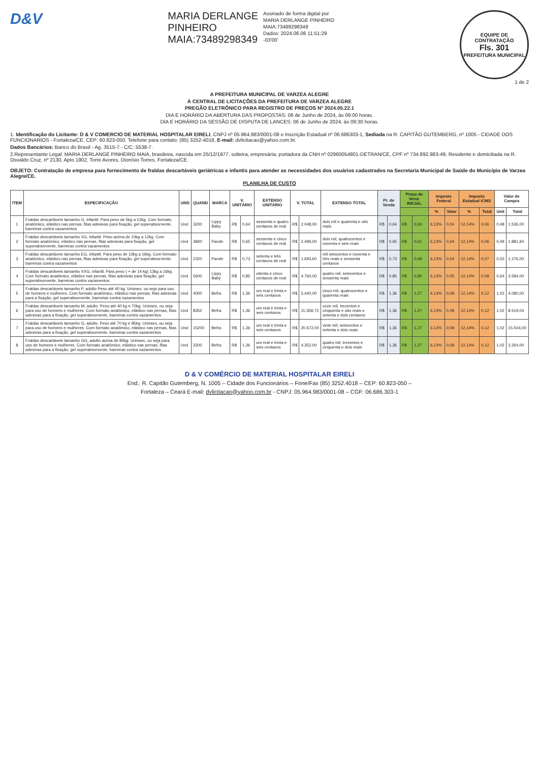D&V
MARIA DERLANGE
PINHEIRO
MAIA:73489298349
Assinado de forma digital por
MARIA DERLANGE PINHEIRO
MAIA:73489298349
Dados: 2024.06.06 11:51:29
-03'00'
EQUIPE DE CONTRATAÇÃO
Fls. 301
PREFEITURA MUNICIPAL
1 de 2
A PREFEITURA MUNICIPAL DE VARZEA ALEGRE
À CENTRAL DE LICITAÇÕES DA PREFEITURA DE VARZEA ALEGRE
PREGÃO ELETRÔNICO PARA REGISTRO DE PREÇOS Nº 2024.05.22.1
DIA E HORÁRIO DA ABERTURA DAS PROPOSTAS: 06 de Junho de 2024, às 09:00 horas.
DIA E HORÁRIO DA SESSÃO DE DISPUTA DE LANCES: 06 de Junho de 2024, às 09:30 horas.
1. Identificação do Licitante: D & V COMERCIO DE MATERIAL HOSPITALAR EIRELI, CNPJ nº 05.964.983/0001-08 e Inscrição Estadual nº 06.686303-1, Sediada na R. CAPITÃO GUTEMBERG, nº 1005 - CIDADE DOS FUNCIONARIOS - Fortaleza/CE. CEP: 60.823-050. Telefone para contato: (85) 3252-4018, E-mail: dvlicitacao@yahoo.com.br.
Dados Bancários: Banco do Brasil - Ag. 3515-7 - C/C: 5538-7.
2.Representante Legal: MARIA DERLANGE PINHEIRO MAIA, brasileira, nascida em 25/12/1977, solteira, empresária, portadora da CNH nº 02960054801-DETRAN/CE, CPF nº 734.892.983-49, Residente e domiciliada na R. Osvaldo Cruz, nº 2130, Apto 1902, Torre Avores, Dionísio Torres, Fortaleza/CE.
OBJETO: Contratação de empresa para fornecimento de fraldas descartáveis geriátricas e infantis para atender as necessidades dos usuários cadastrados na Secretaria Municipal de Saúde do Município de Varzea Alegre/CE.
PLANILHA DE CUSTO
| ITEM | ESPECIFICAÇÃO | UND | QUAND | MARCA | V. UNITÁRIO | | EXTENSO UNITÁRIO | V. TOTAL | | EXTENSO TOTAL | Pr. de Venda | | Preço de Vend. INICIAL | | Imposto Federal | | Imposto Estadual ICMS | | Valor de Compra | |
| --- | --- | --- | --- | --- | --- | --- | --- | --- | --- | --- | --- | --- | --- | --- | --- | --- | --- | --- | --- | --- |
| | | | | | | | | | | | | | | | % | Valor | % | Total | Unit | Total |
| 1 | Fraldas descartáveis tamanho G, infantil. Para peso de 5kg a 12kg. Com formato anatômico, elástico nas pernas, fitas adesivas para fixação, gel superabsorvente, barreiras contra vazamentos | Und | 3200 | Lippy Baby | R$ | 0,64 | sessenta e quatro centavos de real | R$ | 2.048,00 | dois mil e quarenta e oito reais | R$ | 0,64 | R$ | 0,60 | 6,13% | 0,04 | 12,14% | 0,06 | 0,48 | 1.536,00 |
| 2 | Fraldas descartáveis tamanho XG, infantil. Peso acima de 10kg a 12kg. Com formato anatômico, elástico nas pernas, fitas adesivas para fixação, gel superabsorvente, barreiras contra vazamentos | Und | 3840 | Pande | R$ | 0,65 | sessenta e cinco centavos de real | R$ | 2.496,00 | dois mil, quatrocentos e noventa e seis reais | R$ | 0,65 | R$ | 0,61 | 6,13% | 0,04 | 12,14% | 0,06 | 0,49 | 1.881,60 |
| 3 | Fraldas descartáveis tamanho EG, infantil. Para peso de 13kg a 16kg. Com formato anatômico, elástico nas pernas, fitas adesivas para fixação, gel superabsorvente, barreiras contra vazamentos | Und | 2320 | Pande | R$ | 0,73 | setenta e três centavos de real | R$ | 1.693,60 | mil seiscentos e noventa e três reais e sessenta centavos | R$ | 0,73 | R$ | 0,69 | 6,13% | 0,04 | 12,14% | 0,07 | 0,55 | 1.276,00 |
| 4 | Fraldas descartáveis tamanho XXG, infantil. Para peso ( + de 14 kg) 13kg a 16kg. Com formato anatômico, elástico nas pernas, fitas adesivas para fixação, gel superabsorvente, barreiras contra vazamentos | Und | 5600 | Lippy Baby | R$ | 0,85 | oitenta e cinco centavos de real | R$ | 4.760,00 | quatro mil, setecentos e sessenta reais | R$ | 0,85 | R$ | 0,80 | 6,13% | 0,05 | 12,14% | 0,08 | 0,64 | 3.584,00 |
| 5 | Fraldas descartáveis tamanho P, adulto Peso até 40 kg. Unissex, ou seja para uso de homens e mulheres. Com formato anatômico, elástico nas pernas, fitas adesivas para a fixação, gel superabsorvente, barreiras contra vazamentos | Und | 4000 | Befra | R$ | 1,36 | um real e trinta e seis centavos | R$ | 5.440,00 | cinco mil, quatrocentos e quarenta reais | R$ | 1,36 | R$ | 1,27 | 6,13% | 0,08 | 12,14% | 0,12 | 1,02 | 4.080,00 |
| 6 | Fraldas descartáveis tamanho M, adulto. Peso até 40 kg e 70kg. Unissex, ou seja para uso de homens e mulheres. Com formato anatômico, elástico nas pernas, fitas adesivas para a fixação, gel superabsorvente, barreiras contra vazamentos | Und | 8352 | Befra | R$ | 1,36 | um real e trinta e seis centavos | R$ | 11.358,72 | onze mil, trezentos e cinquenta e oito reais e setenta e dois centavos | R$ | 1,36 | R$ | 1,27 | 6,13% | 0,08 | 12,14% | 0,12 | 1,02 | 8.519,04 |
| 7 | Fraldas descartáveis tamanho G, adulto. Peso até 70 kg e 85kg. Unissex, ou seja para uso de homens e mulheres. Com formato anatômico, elástico nas pernas, fitas adesivas para a fixação, gel superabsorvente, barreiras contra vazamentos | Und | 15200 | Befra | R$ | 1,36 | um real e trinta e seis centavos | R$ | 20.672,00 | vinte mil, seiscentos e setenta e dois reais | R$ | 1,36 | R$ | 1,27 | 6,13% | 0,08 | 12,14% | 0,12 | 1,02 | 15.504,00 |
| 8 | Fraldas descartáveis tamanho GG, adulto acima de 85kg. Unissex, ou seja para uso de homens e mulheres. Com formato anatômico, elástico nas pernas, fitas adesivas para a fixação, gel superabsorvente, barreiras contra vazamentos | Und | 3200 | Befra | R$ | 1,36 | um real e trinta e seis centavos | R$ | 4.352,00 | quatro mil, trezentos e cinquenta e dois reais | R$ | 1,36 | R$ | 1,27 | 6,13% | 0,08 | 12,14% | 0,12 | 1,02 | 3.264,00 |
D & V COMÉRCIO DE MATERIAL HOSPITALAR EIRELI
End.: R. Capitão Gutemberg, N. 1005 – Cidade dos Funcionários – Fone/Fax (85) 3252.4018 – CEP: 60.823-050 –
Fortaleza – Ceará E-mail: dvlicitacao@yahoo.com.br - CNPJ: 05.964.983/0001-08 – CGF: 06.686.303-1